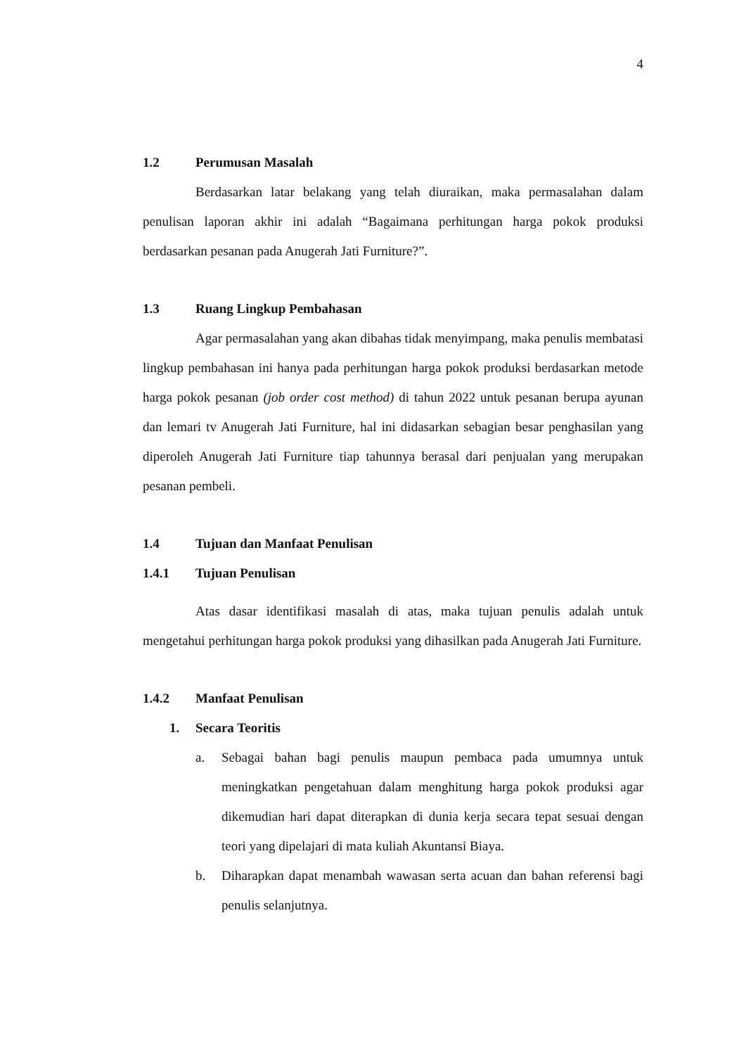4
1.2 Perumusan Masalah
Berdasarkan latar belakang yang telah diuraikan, maka permasalahan dalam penulisan laporan akhir ini adalah “Bagaimana perhitungan harga pokok produksi berdasarkan pesanan pada Anugerah Jati Furniture?”.
1.3 Ruang Lingkup Pembahasan
Agar permasalahan yang akan dibahas tidak menyimpang, maka penulis membatasi lingkup pembahasan ini hanya pada perhitungan harga pokok produksi berdasarkan metode harga pokok pesanan (job order cost method) di tahun 2022 untuk pesanan berupa ayunan dan lemari tv Anugerah Jati Furniture, hal ini didasarkan sebagian besar penghasilan yang diperoleh Anugerah Jati Furniture tiap tahunnya berasal dari penjualan yang merupakan pesanan pembeli.
1.4 Tujuan dan Manfaat Penulisan
1.4.1 Tujuan Penulisan
Atas dasar identifikasi masalah di atas, maka tujuan penulis adalah untuk mengetahui perhitungan harga pokok produksi yang dihasilkan pada Anugerah Jati Furniture.
1.4.2 Manfaat Penulisan
1. Secara Teoritis
a. Sebagai bahan bagi penulis maupun pembaca pada umumnya untuk meningkatkan pengetahuan dalam menghitung harga pokok produksi agar dikemudian hari dapat diterapkan di dunia kerja secara tepat sesuai dengan teori yang dipelajari di mata kuliah Akuntansi Biaya.
b. Diharapkan dapat menambah wawasan serta acuan dan bahan referensi bagi penulis selanjutnya.